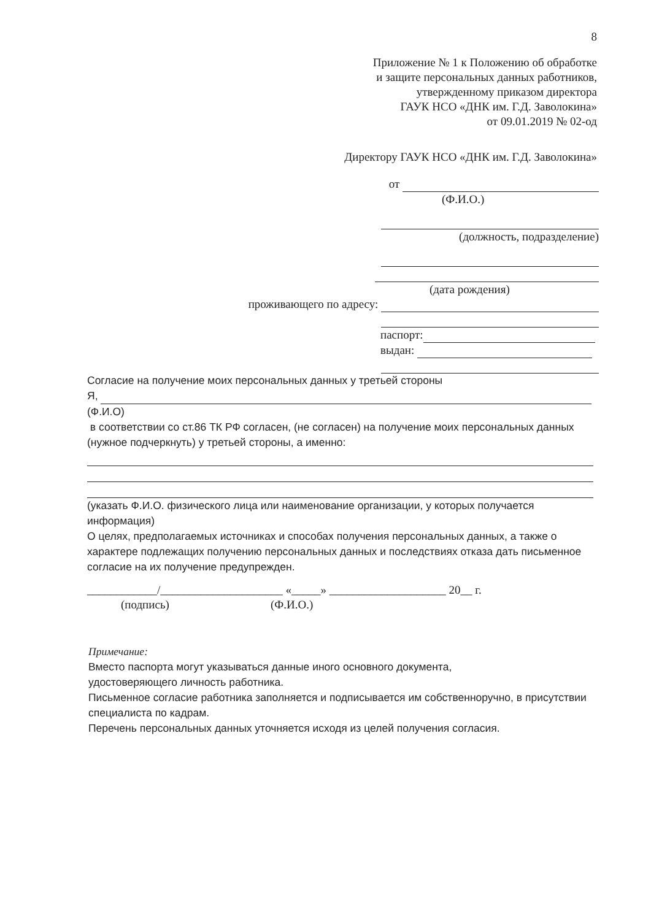8
Приложение № 1 к Положению об обработке
и защите персональных данных работников,
утвержденному приказом директора
ГАУК НСО «ДНК им. Г.Д. Заволокина»
от 09.01.2019 № 02-од
Директору ГАУК НСО «ДНК им. Г.Д. Заволокина»
от
(Ф.И.О.)
(должность, подразделение)
(дата рождения)
проживающего по адресу:
паспорт:
выдан:
Согласие на получение моих персональных данных у третьей стороны
Я,
(Ф.И.О)
в соответствии со ст.86 ТК РФ согласен, (не согласен) на получение моих персональных данных (нужное подчеркнуть) у третьей стороны, а именно:
(указать Ф.И.О. физического лица или наименование организации, у которых получается информация)
О целях, предполагаемых источниках и способах получения персональных данных, а также о характере подлежащих получению персональных данных и последствиях отказа дать письменное согласие на их получение предупрежден.
____________/_____________________ «_____» ____________________ 20__ г.
(подпись) (Ф.И.О.)
Примечание:
Вместо паспорта могут указываться данные иного основного документа,
удостоверяющего личность работника.
Письменное согласие работника заполняется и подписывается им собственноручно, в присутствии специалиста по кадрам.
Перечень персональных данных уточняется исходя из целей получения согласия.